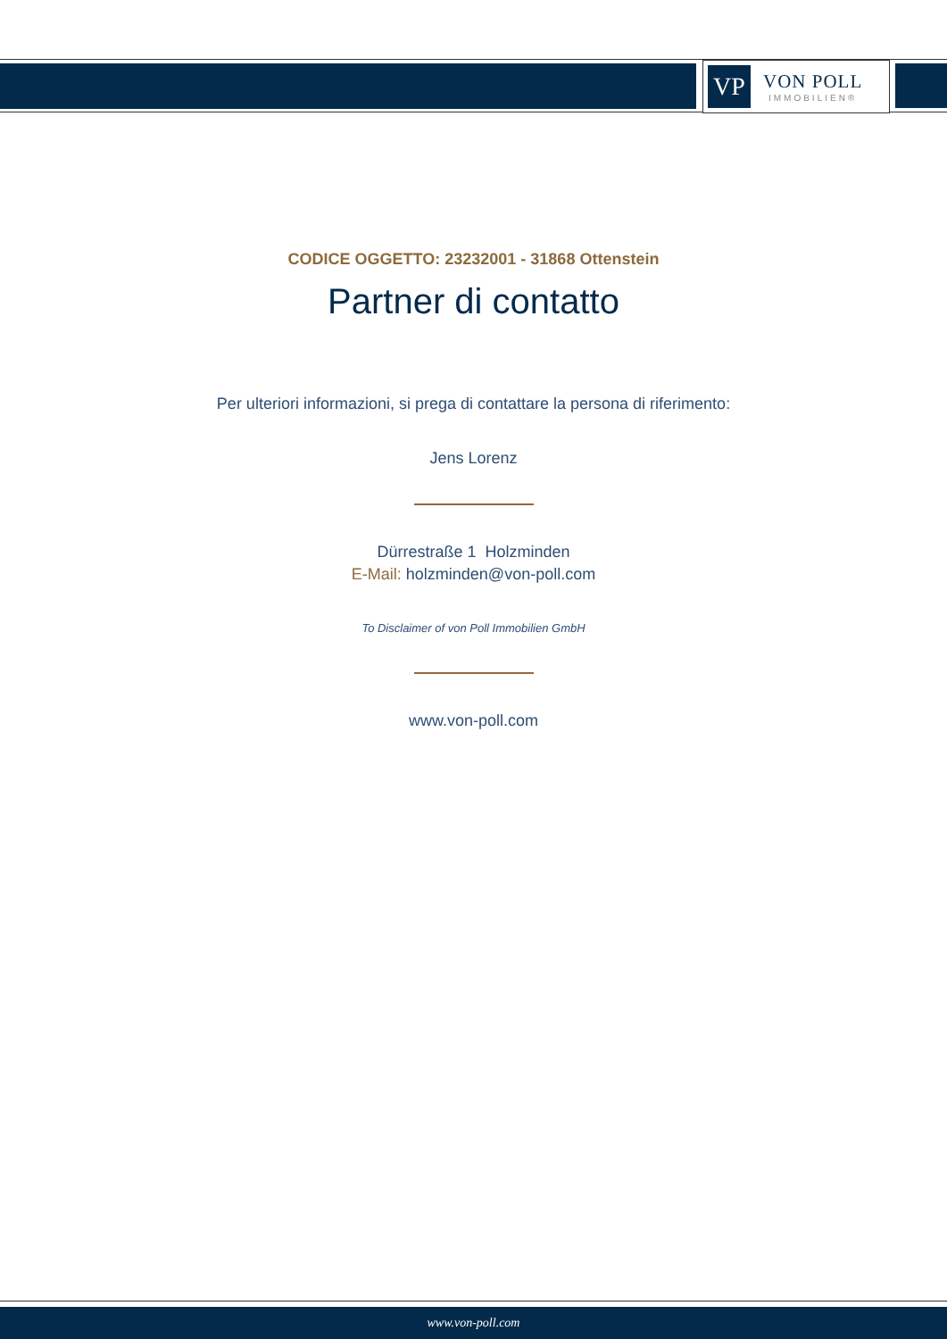VP
VON POLL
IMMOBILIEN®
CODICE OGGETTO: 23232001 - 31868 Ottenstein
Partner di contatto
Per ulteriori informazioni, si prega di contattare la persona di riferimento:
Jens Lorenz
Dürrestraße 1 Holzminden
E-Mail: holzminden@von-poll.com
To Disclaimer of von Poll Immobilien GmbH
www.von-poll.com
www.von-poll.com